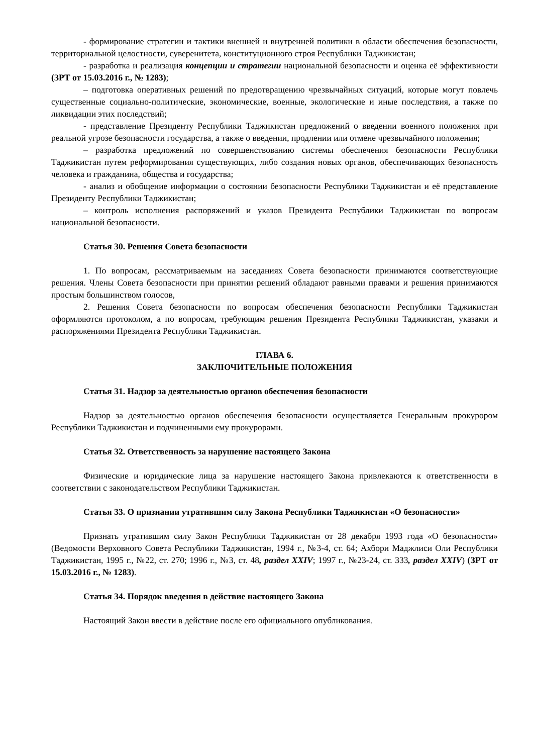- формирование стратегии и тактики внешней и внутренней политики в области обеспечения безопасности, территориальной целостности, суверенитета, конституционного строя Республики Таджикистан;
- разработка и реализация концепции и стратегии национальной безопасности и оценка её эффективности (ЗРТ от 15.03.2016 г., № 1283);
– подготовка оперативных решений по предотвращению чрезвычайных ситуаций, которые могут повлечь существенные социально-политические, экономические, военные, экологические и иные последствия, а также по ликвидации этих последствий;
- представление Президенту Республики Таджикистан предложений о введении военного положения при реальной угрозе безопасности государства, а также о введении, продлении или отмене чрезвычайного положения;
– разработка предложений по совершенствованию системы обеспечения безопасности Республики Таджикистан путем реформирования существующих, либо создания новых органов, обеспечивающих безопасность человека и гражданина, общества и государства;
- анализ и обобщение информации о состоянии безопасности Республики Таджикистан и её представление Президенту Республики Таджикистан;
– контроль исполнения распоряжений и указов Президента Республики Таджикистан по вопросам национальной безопасности.
Статья 30. Решения Совета безопасности
1. По вопросам, рассматриваемым на заседаниях Совета безопасности принимаются соответствующие решения. Члены Совета безопасности при принятии решений обладают равными правами и решения принимаются простым большинством голосов,
2. Решения Совета безопасности по вопросам обеспечения безопасности Республики Таджикистан оформляются протоколом, а по вопросам, требующим решения Президента Республики Таджикистан, указами и распоряжениями Президента Республики Таджикистан.
ГЛАВА 6.
ЗАКЛЮЧИТЕЛЬНЫЕ ПОЛОЖЕНИЯ
Статья 31. Надзор за деятельностью органов обеспечения безопасности
Надзор за деятельностью органов обеспечения безопасности осуществляется Генеральным прокурором Республики Таджикистан и подчиненными ему прокурорами.
Статья 32. Ответственность за нарушение настоящего Закона
Физические и юридические лица за нарушение настоящего Закона привлекаются к ответственности в соответствии с законодательством Республики Таджикистан.
Статья 33. О признании утратившим силу Закона Республики Таджикистан «О безопасности»
Признать утратившим силу Закон Республики Таджикистан от 28 декабря 1993 года «О безопасности» (Ведомости Верховного Совета Республики Таджикистан, 1994 г., №3-4, ст. 64; Ахбори Маджлиси Оли Республики Таджикистан, 1995 г., №22, ст. 270; 1996 г., №3, ст. 48, раздел XXIV; 1997 г., №23-24, ст. 333, раздел XXIV) (ЗРТ от 15.03.2016 г., № 1283).
Статья 34. Порядок введения в действие настоящего Закона
Настоящий Закон ввести в действие после его официального опубликования.